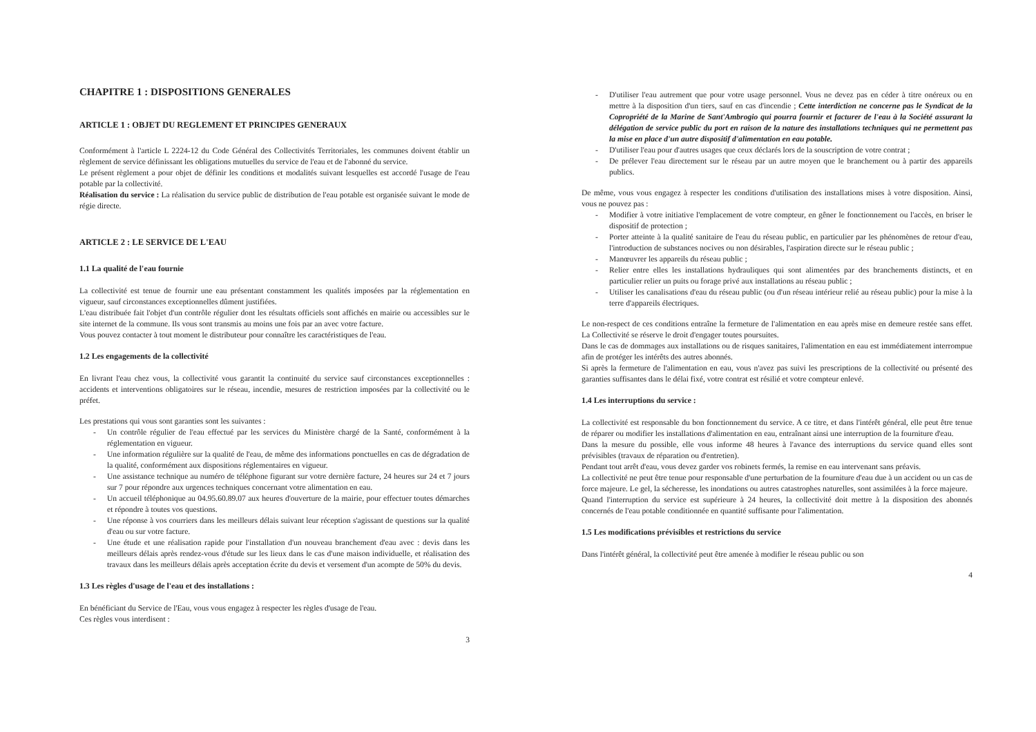CHAPITRE 1 : DISPOSITIONS GENERALES
ARTICLE 1 : OBJET DU REGLEMENT ET PRINCIPES GENERAUX
Conformément à l'article L 2224-12 du Code Général des Collectivités Territoriales, les communes doivent établir un règlement de service définissant les obligations mutuelles du service de l'eau et de l'abonné du service.
Le présent règlement a pour objet de définir les conditions et modalités suivant lesquelles est accordé l'usage de l'eau potable par la collectivité.
Réalisation du service : La réalisation du service public de distribution de l'eau potable est organisée suivant le mode de régie directe.
ARTICLE 2 : LE SERVICE DE L'EAU
1.1 La qualité de l'eau fournie
La collectivité est tenue de fournir une eau présentant constamment les qualités imposées par la réglementation en vigueur, sauf circonstances exceptionnelles dûment justifiées.
L'eau distribuée fait l'objet d'un contrôle régulier dont les résultats officiels sont affichés en mairie ou accessibles sur le site internet de la commune. Ils vous sont transmis au moins une fois par an avec votre facture.
Vous pouvez contacter à tout moment le distributeur pour connaître les caractéristiques de l'eau.
1.2 Les engagements de la collectivité
En livrant l'eau chez vous, la collectivité vous garantit la continuité du service sauf circonstances exceptionnelles : accidents et interventions obligatoires sur le réseau, incendie, mesures de restriction imposées par la collectivité ou le préfet.
Les prestations qui vous sont garanties sont les suivantes :
- Un contrôle régulier de l'eau effectué par les services du Ministère chargé de la Santé, conformément à la réglementation en vigueur.
- Une information régulière sur la qualité de l'eau, de même des informations ponctuelles en cas de dégradation de la qualité, conformément aux dispositions réglementaires en vigueur.
- Une assistance technique au numéro de téléphone figurant sur votre dernière facture, 24 heures sur 24 et 7 jours sur 7 pour répondre aux urgences techniques concernant votre alimentation en eau.
- Un accueil téléphonique au 04.95.60.89.07 aux heures d'ouverture de la mairie, pour effectuer toutes démarches et répondre à toutes vos questions.
- Une réponse à vos courriers dans les meilleurs délais suivant leur réception s'agissant de questions sur la qualité d'eau ou sur votre facture.
- Une étude et une réalisation rapide pour l'installation d'un nouveau branchement d'eau avec : devis dans les meilleurs délais après rendez-vous d'étude sur les lieux dans le cas d'une maison individuelle, et réalisation des travaux dans les meilleurs délais après acceptation écrite du devis et versement d'un acompte de 50% du devis.
1.3 Les règles d'usage de l'eau et des installations :
En bénéficiant du Service de l'Eau, vous vous engagez à respecter les règles d'usage de l'eau.
Ces règles vous interdisent :
3
- D'utiliser l'eau autrement que pour votre usage personnel. Vous ne devez pas en céder à titre onéreux ou en mettre à la disposition d'un tiers, sauf en cas d'incendie ; Cette interdiction ne concerne pas le Syndicat de la Copropriété de la Marine de Sant'Ambrogio qui pourra fournir et facturer de l'eau à la Société assurant la délégation de service public du port en raison de la nature des installations techniques qui ne permettent pas la mise en place d'un autre dispositif d'alimentation en eau potable.
- D'utiliser l'eau pour d'autres usages que ceux déclarés lors de la souscription de votre contrat ;
- De prélever l'eau directement sur le réseau par un autre moyen que le branchement ou à partir des appareils publics.
De même, vous vous engagez à respecter les conditions d'utilisation des installations mises à votre disposition. Ainsi, vous ne pouvez pas :
- Modifier à votre initiative l'emplacement de votre compteur, en gêner le fonctionnement ou l'accès, en briser le dispositif de protection ;
- Porter atteinte à la qualité sanitaire de l'eau du réseau public, en particulier par les phénomènes de retour d'eau, l'introduction de substances nocives ou non désirables, l'aspiration directe sur le réseau public ;
- Manœuvrer les appareils du réseau public ;
- Relier entre elles les installations hydrauliques qui sont alimentées par des branchements distincts, et en particulier relier un puits ou forage privé aux installations au réseau public ;
- Utiliser les canalisations d'eau du réseau public (ou d'un réseau intérieur relié au réseau public) pour la mise à la terre d'appareils électriques.
Le non-respect de ces conditions entraîne la fermeture de l'alimentation en eau après mise en demeure restée sans effet. La Collectivité se réserve le droit d'engager toutes poursuites.
Dans le cas de dommages aux installations ou de risques sanitaires, l'alimentation en eau est immédiatement interrompue afin de protéger les intérêts des autres abonnés.
Si après la fermeture de l'alimentation en eau, vous n'avez pas suivi les prescriptions de la collectivité ou présenté des garanties suffisantes dans le délai fixé, votre contrat est résilié et votre compteur enlevé.
1.4 Les interruptions du service :
La collectivité est responsable du bon fonctionnement du service. A ce titre, et dans l'intérêt général, elle peut être tenue de réparer ou modifier les installations d'alimentation en eau, entraînant ainsi une interruption de la fourniture d'eau.
Dans la mesure du possible, elle vous informe 48 heures à l'avance des interruptions du service quand elles sont prévisibles (travaux de réparation ou d'entretien).
Pendant tout arrêt d'eau, vous devez garder vos robinets fermés, la remise en eau intervenant sans préavis.
La collectivité ne peut être tenue pour responsable d'une perturbation de la fourniture d'eau due à un accident ou un cas de force majeure. Le gel, la sécheresse, les inondations ou autres catastrophes naturelles, sont assimilées à la force majeure.
Quand l'interruption du service est supérieure à 24 heures, la collectivité doit mettre à la disposition des abonnés concernés de l'eau potable conditionnée en quantité suffisante pour l'alimentation.
1.5 Les modifications prévisibles et restrictions du service
Dans l'intérêt général, la collectivité peut être amenée à modifier le réseau public ou son
4